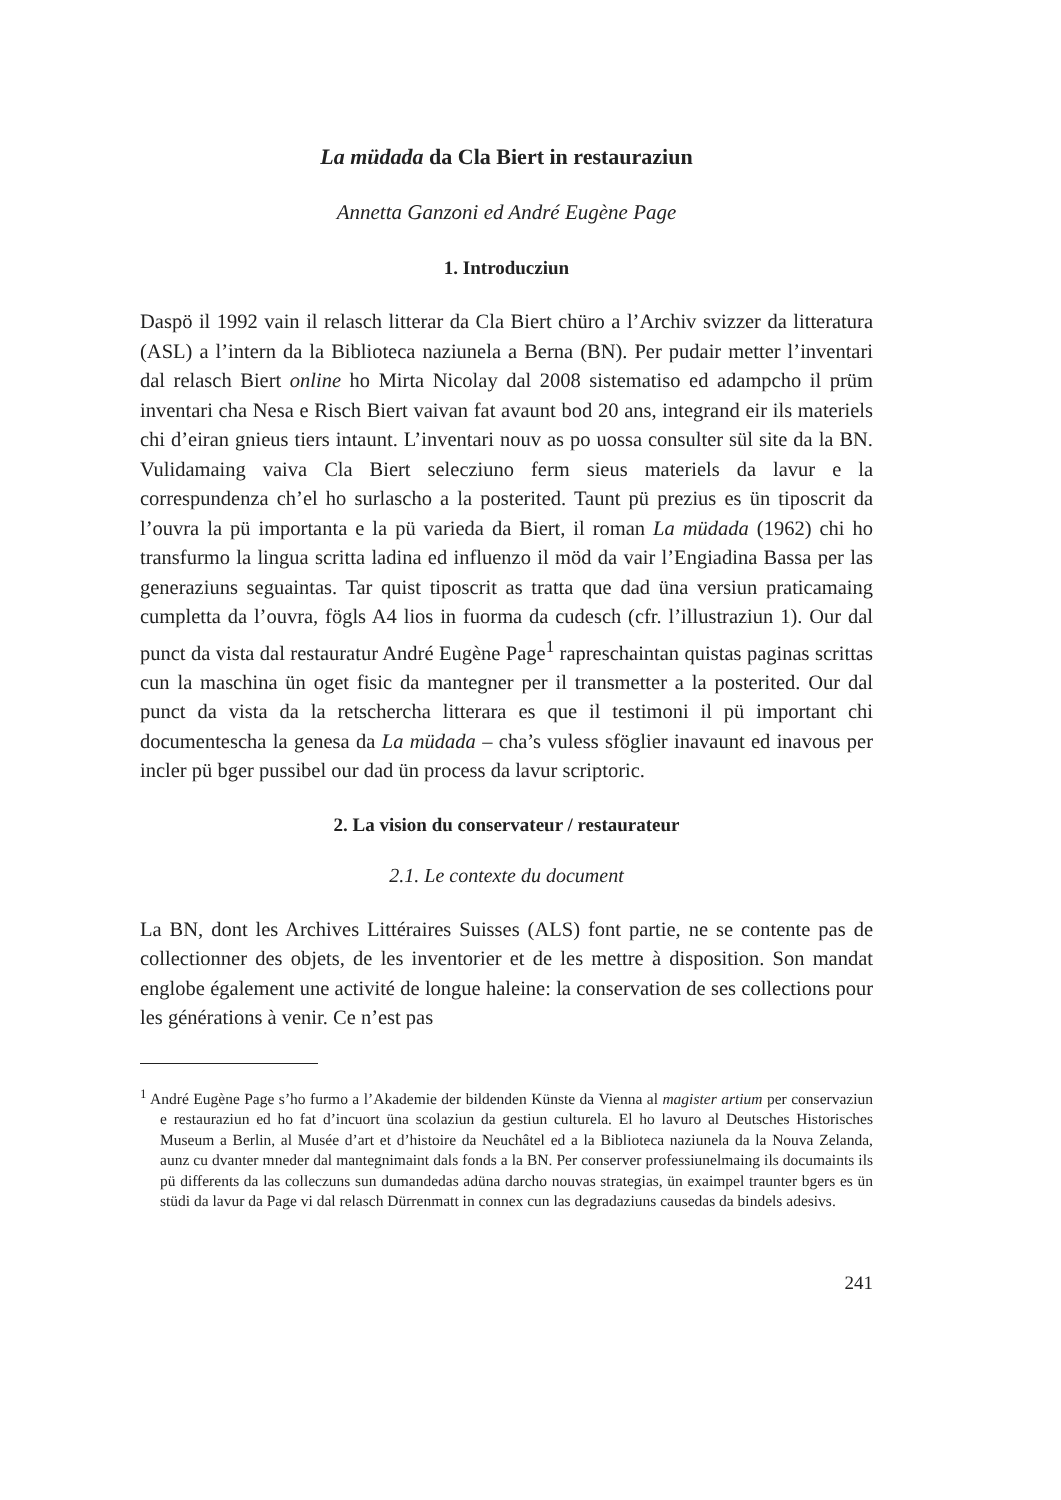La müdada da Cla Biert in restauraziun
Annetta Ganzoni ed André Eugène Page
1. Introducziun
Daspö il 1992 vain il relasch litterar da Cla Biert chüro a l’Archiv svizzer da litteratura (ASL) a l’intern da la Biblioteca naziunela a Berna (BN). Per pudair metter l’inventari dal relasch Biert online ho Mirta Nicolay dal 2008 sistematiso ed adampcho il prüm inventari cha Nesa e Risch Biert vaivan fat avaunt bod 20 ans, integrand eir ils materiels chi d’eiran gnieus tiers intaunt. L’inventari nouv as po uossa consulter sül site da la BN. Vulidamaing vaiva Cla Biert selecziuno ferm sieus materiels da lavur e la correspundenza ch’el ho surlascho a la posterited. Taunt pü prezius es ün tiposcrit da l’ouvra la pü importanta e la pü varieda da Biert, il roman La müdada (1962) chi ho transfurmo la lingua scritta ladina ed influenzo il möd da vair l’Engiadina Bassa per las generaziuns seguaintas. Tar quist tiposcrit as tratta que dad üna versiun praticamaing cumpletta da l’ouvra, fögls A4 lios in fuorma da cudesch (cfr. l’illustraziun 1). Our dal punct da vista dal restauratur André Eugène Page<sup>1</sup> rapreschaintan quistas paginas scrittas cun la maschina ün oget fisic da mantegner per il transmetter a la posterited. Our dal punct da vista da la retschercha litterara es que il testimoni il pü important chi documentescha la genesa da La müdada – cha’s vuless sföglier inavaunt ed inavous per incler pü bger pussibel our dad ün process da lavur scriptoric.
2. La vision du conservateur / restaurateur
2.1. Le contexte du document
La BN, dont les Archives Littéraires Suisses (ALS) font partie, ne se contente pas de collectionner des objets, de les inventorier et de les mettre à disposition. Son mandat englobe également une activité de longue haleine: la conservation de ses collections pour les générations à venir. Ce n’est pas
<sup>1</sup> André Eugène Page s’ho furmo a l’Akademie der bildenden Künste da Vienna al magister artium per conservaziun e restauraziun ed ho fat d’incuort üna scolaziun da gestiun culturela. El ho lavuro al Deutsches Historisches Museum a Berlin, al Musée d’art et d’histoire da Neuchâtel ed a la Biblioteca naziunela da la Nouva Zelanda, aunz cu dvanter mneder dal mantegnimaint dals fonds a la BN. Per conserver professiunelmaing ils documaints ils pü differents da las colleczuns sun dumandedas adüna darcho nouvas strategias, ün exaimpel traunter bgers es ün stüdi da lavur da Page vi dal relasch Dürrenmatt in connex cun las degradaziuns causedas da bindels adesivs.
241